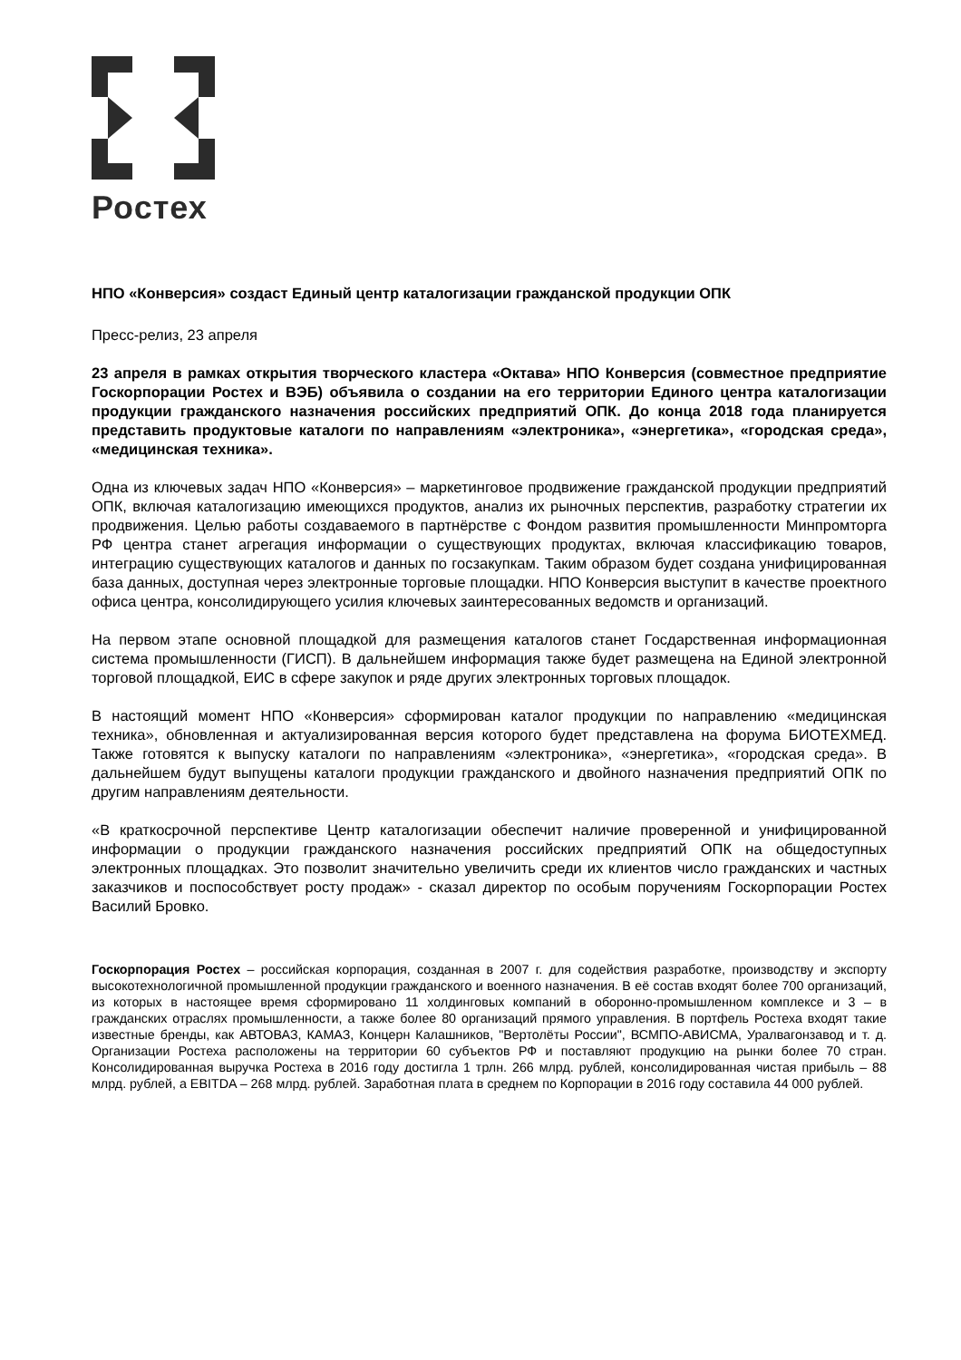Ростех
НПО «Конверсия» создаст Единый центр каталогизации гражданской продукции ОПК
Пресс-релиз, 23 апреля
23 апреля в рамках открытия творческого кластера «Октава» НПО Конверсия (совместное предприятие Госкорпорации Ростех и ВЭБ) объявила о создании на его территории Единого центра каталогизации продукции гражданского назначения российских предприятий ОПК. До конца 2018 года планируется представить продуктовые каталоги по направлениям «электроника», «энергетика», «городская среда», «медицинская техника».
Одна из ключевых задач НПО «Конверсия» – маркетинговое продвижение гражданской продукции предприятий ОПК, включая каталогизацию имеющихся продуктов, анализ их рыночных перспектив, разработку стратегии их продвижения. Целью работы создаваемого в партнёрстве с Фондом развития промышленности Минпромторга РФ центра станет агрегация информации о существующих продуктах, включая классификацию товаров, интеграцию существующих каталогов и данных по госзакупкам. Таким образом будет создана унифицированная база данных, доступная через электронные торговые площадки. НПО Конверсия выступит в качестве проектного офиса центра, консолидирующего усилия ключевых заинтересованных ведомств и организаций.
На первом этапе основной площадкой для размещения каталогов станет Госдарственная информационная система промышленности (ГИСП). В дальнейшем информация также будет размещена на Единой электронной торговой площадкой, ЕИС в сфере закупок и ряде других электронных торговых площадок.
В настоящий момент НПО «Конверсия» сформирован каталог продукции по направлению «медицинская техника», обновленная и актуализированная версия которого будет представлена на форума БИОТЕХМЕД. Также готовятся к выпуску каталоги по направлениям «электроника», «энергетика», «городская среда». В дальнейшем будут выпущены каталоги продукции гражданского и двойного назначения предприятий ОПК по другим направлениям деятельности.
«В краткосрочной перспективе Центр каталогизации обеспечит наличие проверенной и унифицированной информации о продукции гражданского назначения российских предприятий ОПК на общедоступных электронных площадках. Это позволит значительно увеличить среди их клиентов число гражданских и частных заказчиков и поспособствует росту продаж» - сказал директор по особым поручениям Госкорпорации Ростех Василий Бровко.
Госкорпорация Ростех – российская корпорация, созданная в 2007 г. для содействия разработке, производству и экспорту высокотехнологичной промышленной продукции гражданского и военного назначения. В её состав входят более 700 организаций, из которых в настоящее время сформировано 11 холдинговых компаний в оборонно-промышленном комплексе и 3 – в гражданских отраслях промышленности, а также более 80 организаций прямого управления. В портфель Ростеха входят такие известные бренды, как АВТОВАЗ, КАМАЗ, Концерн Калашников, "Вертолёты России", ВСМПО-АВИСМА, Уралвагонзавод и т. д. Организации Ростеха расположены на территории 60 субъектов РФ и поставляют продукцию на рынки более 70 стран. Консолидированная выручка Ростеха в 2016 году достигла 1 трлн. 266 млрд. рублей, консолидированная чистая прибыль – 88 млрд. рублей, а EBITDA – 268 млрд. рублей. Заработная плата в среднем по Корпорации в 2016 году составила 44 000 рублей.